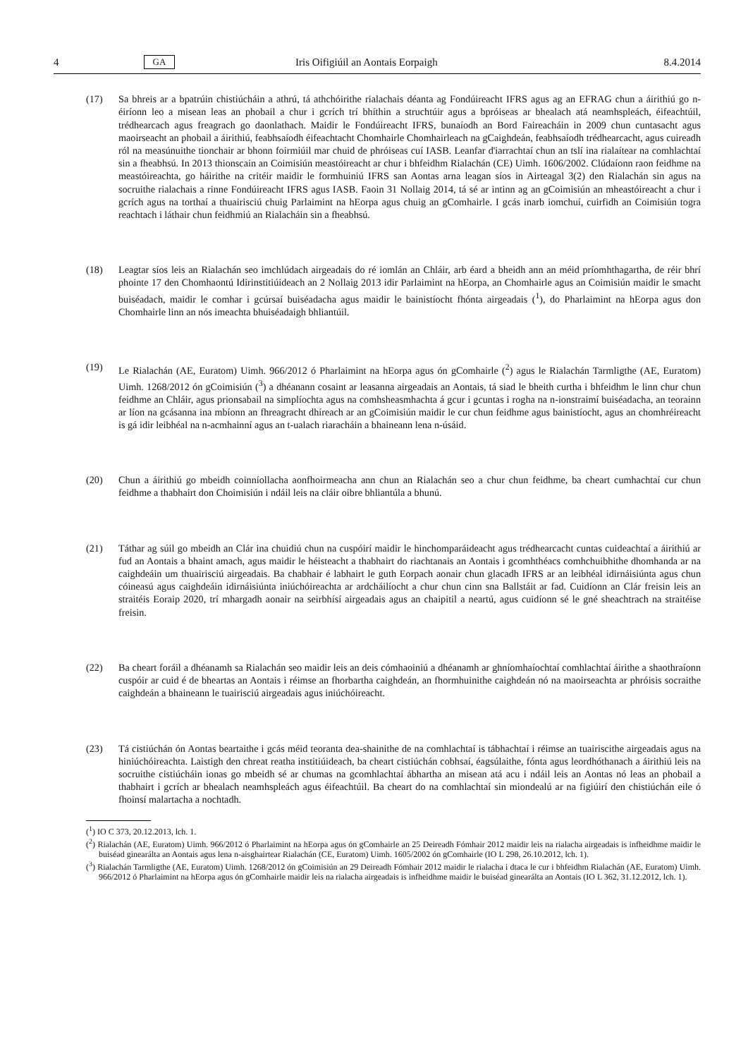4 GA Iris Oifigiúil an Aontais Eorpaigh 8.4.2014
(17) Sa bhreis ar a bpatrúin chistiúcháin a athrú, tá athchóirithe rialachais déanta ag Fondúireacht IFRS agus ag an EFRAG chun a áirithiú go n-éiríonn leo a misean leas an phobail a chur i gcrích trí bhíthin a struchtúir agus a bpróiseas ar bhealach atá neamhspleách, éifeachtúil, trédhearcach agus freagrach go daonlathach. Maidir le Fondúireacht IFRS, bunaíodh an Bord Faireacháin in 2009 chun cuntasacht agus maoirseacht an phobail a áirithiú, feabhsaíodh éifeachtacht Chomhairle Chomhairleach na gCaighdeán, feabhsaíodh trédhearcacht, agus cuireadh ról na measúnuithe tionchair ar bhonn foirmiúil mar chuid de phróiseas cuí IASB. Leanfar d'iarrachtaí chun an tslí ina rialaítear na comhlachtaí sin a fheabhsú. In 2013 thionscain an Coimisiún meastóireacht ar chur i bhfeidhm Rialachán (CE) Uimh. 1606/2002. Clúdaíonn raon feidhme na meastóireachta, go háirithe na critéir maidir le formhuiniú IFRS san Aontas arna leagan síos in Airteagal 3(2) den Rialachán sin agus na socruithe rialachais a rinne Fondúireacht IFRS agus IASB. Faoin 31 Nollaig 2014, tá sé ar intinn ag an gCoimisiún an mheastóireacht a chur i gcrích agus na torthaí a thuairisciú chuig Parlaimint na hEorpa agus chuig an gComhairle. I gcás inarb iomchuí, cuirfidh an Coimisiún togra reachtach i láthair chun feidhmiú an Rialacháin sin a fheabhsú.
(18) Leagtar síos leis an Rialachán seo imchlúdach airgeadais do ré iomlán an Chláir, arb éard a bheidh ann an méid príomhthagartha, de réir bhrí phointe 17 den Chomhaontú Idirinstitiúideach an 2 Nollaig 2013 idir Parlaimint na hEorpa, an Chomhairle agus an Coimisiún maidir le smacht buiséadach, maidir le comhar i gcúrsaí buiséadacha agus maidir le bainistíocht fhónta airgeadais (<sup>1</sup>), do Pharlaimint na hEorpa agus don Chomhairle linn an nós imeachta bhuiséadaigh bhliantúil.
(19) Le Rialachán (AE, Euratom) Uimh. 966/2012 ó Pharlaimint na hEorpa agus ón gComhairle (<sup>2</sup>) agus le Rialachán Tarmligthe (AE, Euratom) Uimh. 1268/2012 ón gCoimisiún (<sup>3</sup>) a dhéanann cosaint ar leasanna airgeadais an Aontais, tá siad le bheith curtha i bhfeidhm le linn chur chun feidhme an Chláir, agus prionsabail na simplíochta agus na comhsheasmhachta á gcur i gcuntas i rogha na n-ionstraimí buiséadacha, an teorainn ar líon na gcásanna ina mbíonn an fhreagracht dhíreach ar an gCoimisiún maidir le cur chun feidhme agus bainistíocht, agus an chomhréireacht is gá idir leibhéal na n-acmhainní agus an t-ualach riaracháin a bhaineann lena n-úsáid.
(20) Chun a áirithiú go mbeidh coinníollacha aonfhoirmeacha ann chun an Rialachán seo a chur chun feidhme, ba cheart cumhachtaí cur chun feidhme a thabhairt don Choimisiún i ndáil leis na cláir oibre bhliantúla a bhunú.
(21) Táthar ag súil go mbeidh an Clár ina chuidiú chun na cuspóirí maidir le hinchomparáideacht agus trédhearcacht cuntas cuideachtaí a áirithiú ar fud an Aontais a bhaint amach, agus maidir le héisteacht a thabhairt do riachtanais an Aontais i gcomhthéacs comhchuibhithe dhomhanda ar na caighdeáin um thuairisciú airgeadais. Ba chabhair é labhairt le guth Eorpach aonair chun glacadh IFRS ar an leibhéal idirnáisiúnta agus chun cóineasú agus caighdeáin idirnáisiúnta iniúchóireachta ar ardcháilíocht a chur chun cinn sna Ballstáit ar fad. Cuidíonn an Clár freisin leis an straitéis Eoraip 2020, trí mhargadh aonair na seirbhísí airgeadais agus an chaipitil a neartú, agus cuidíonn sé le gné sheachtrach na straitéise freisin.
(22) Ba cheart foráil a dhéanamh sa Rialachán seo maidir leis an deis cómhaoiniú a dhéanamh ar ghníomhaíochtaí comhlachtaí áirithe a shaothraíonn cuspóir ar cuid é de bheartas an Aontais i réimse an fhorbartha caighdeán, an fhormhuinithe caighdeán nó na maoirseachta ar phróisis socraithe caighdeán a bhaineann le tuairisciú airgeadais agus iniúchóireacht.
(23) Tá cistiúchán ón Aontas beartaithe i gcás méid teoranta dea-shainithe de na comhlachtaí is tábhachtaí i réimse an tuairiscithe airgeadais agus na hiniúchóireachta. Laistigh den chreat reatha institiúideach, ba cheart cistiúchán cobhsaí, éagsúlaithe, fónta agus leordhóthanach a áirithiú leis na socruithe cistiúcháin ionas go mbeidh sé ar chumas na gcomhlachtaí ábhartha an misean atá acu i ndáil leis an Aontas nó leas an phobail a thabhairt i gcrích ar bhealach neamhspleách agus éifeachtúil. Ba cheart do na comhlachtaí sin miondealú ar na figiúirí den chistiúchán eile ó fhoinsí malartacha a nochtadh.
(<sup>1</sup>) IO C 373, 20.12.2013, lch. 1.
(<sup>2</sup>) Rialachán (AE, Euratom) Uimh. 966/2012 ó Pharlaimint na hEorpa agus ón gComhairle an 25 Deireadh Fómhair 2012 maidir leis na rialacha airgeadais is infheidhme maidir le buiséad ginearálta an Aontais agus lena n-aisghairtear Rialachán (CE, Euratom) Uimh. 1605/2002 ón gComhairle (IO L 298, 26.10.2012, lch. 1).
(<sup>3</sup>) Rialachán Tarmligthe (AE, Euratom) Uimh. 1268/2012 ón gCoimisiún an 29 Deireadh Fómhair 2012 maidir le rialacha i dtaca le cur i bhfeidhm Rialachán (AE, Euratom) Uimh. 966/2012 ó Pharlaimint na hEorpa agus ón gComhairle maidir leis na rialacha airgeadais is infheidhme maidir le buiséad ginearálta an Aontais (IO L 362, 31.12.2012, lch. 1).